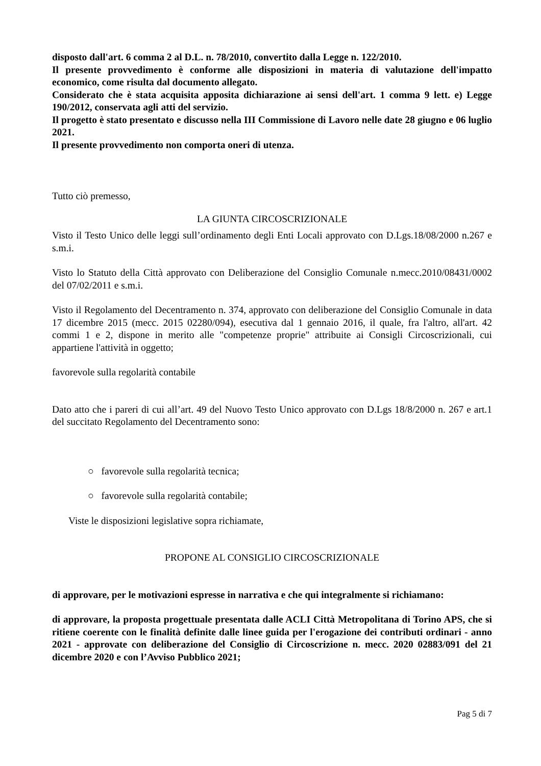disposto dall'art. 6 comma 2 al D.L. n. 78/2010, convertito dalla Legge n. 122/2010.
Il presente provvedimento è conforme alle disposizioni in materia di valutazione dell'impatto economico, come risulta dal documento allegato.
Considerato che è stata acquisita apposita dichiarazione ai sensi dell'art. 1 comma 9 lett. e) Legge 190/2012, conservata agli atti del servizio.
Il progetto è stato presentato e discusso nella III Commissione di Lavoro nelle date 28 giugno e 06 luglio 2021.
Il presente provvedimento non comporta oneri di utenza.
Tutto ciò premesso,
LA GIUNTA CIRCOSCRIZIONALE
Visto il Testo Unico delle leggi sull’ordinamento degli Enti Locali approvato con D.Lgs.18/08/2000 n.267 e s.m.i.
Visto lo Statuto della Città approvato con Deliberazione del Consiglio Comunale n.mecc.2010/08431/0002 del 07/02/2011 e s.m.i.
Visto il Regolamento del Decentramento n. 374, approvato con deliberazione del Consiglio Comunale in data 17 dicembre 2015 (mecc. 2015 02280/094), esecutiva dal 1 gennaio 2016, il quale, fra l'altro, all'art. 42 commi 1 e 2, dispone in merito alle "competenze proprie" attribuite ai Consigli Circoscrizionali, cui appartiene l'attività in oggetto;
favorevole sulla regolarità contabile
Dato atto che i pareri di cui all’art. 49 del Nuovo Testo Unico approvato con D.Lgs 18/8/2000 n. 267 e art.1 del succitato Regolamento del Decentramento sono:
○ favorevole sulla regolarità tecnica;
○ favorevole sulla regolarità contabile;
Viste le disposizioni legislative sopra richiamate,
PROPONE AL CONSIGLIO CIRCOSCRIZIONALE
di approvare, per le motivazioni espresse in narrativa e che qui integralmente si richiamano:
di approvare, la proposta progettuale presentata dalle ACLI Città Metropolitana di Torino APS, che si ritiene coerente con le finalità definite dalle linee guida per l'erogazione dei contributi ordinari - anno 2021 - approvate con deliberazione del Consiglio di Circoscrizione n. mecc. 2020 02883/091 del 21 dicembre 2020 e con l’Avviso Pubblico 2021;
Pag 5 di 7